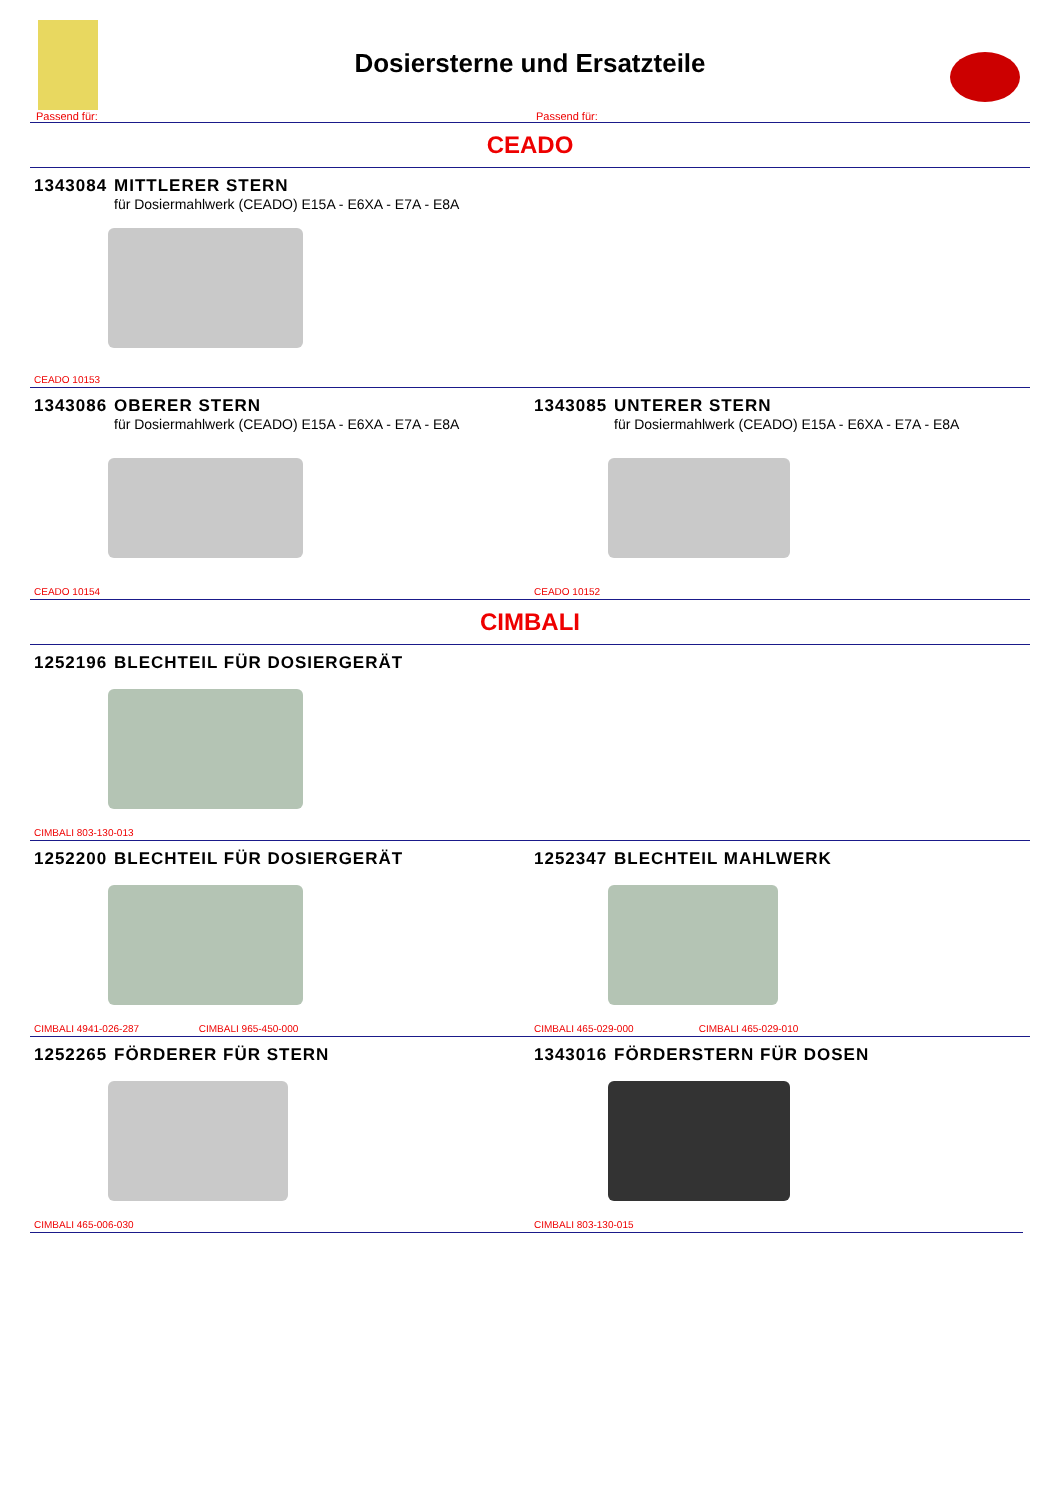Dosiersterne und Ersatzteile
Passend für: Passend für:
CEADO
1343084 MITTLERER STERN
für Dosiermahlwerk (CEADO) E15A - E6XA - E7A - E8A
CEADO 10153
1343086 OBERER STERN
für Dosiermahlwerk (CEADO) E15A - E6XA - E7A - E8A
CEADO 10154
1343085 UNTERER STERN
für Dosiermahlwerk (CEADO) E15A - E6XA - E7A - E8A
CEADO 10152
CIMBALI
1252196 BLECHTEIL FÜR DOSIERGERÄT
CIMBALI 803-130-013
1252200 BLECHTEIL FÜR DOSIERGERÄT
CIMBALI 4941-026-287 CIMBALI 965-450-000
1252347 BLECHTEIL MAHLWERK
CIMBALI 465-029-000 CIMBALI 465-029-010
1252265 FÖRDERER FÜR STERN
CIMBALI 465-006-030
1343016 FÖRDERSTERN FÜR DOSEN
CIMBALI 803-130-015